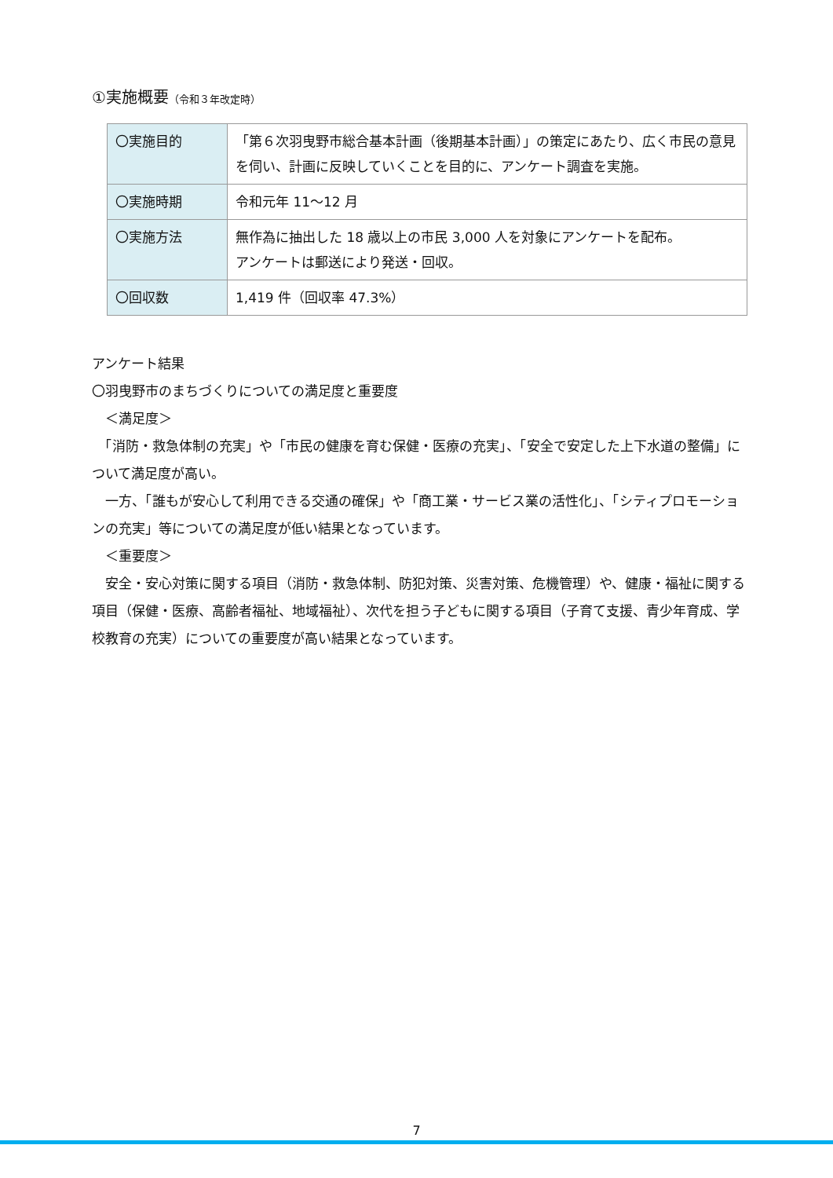①実施概要（令和３年改定時）
| 〇実施目的 | 「第６次羽曳野市総合基本計画（後期基本計画）」の策定にあたり、広く市民の意見を伺い、計画に反映していくことを目的に、アンケート調査を実施。 |
| 〇実施時期 | 令和元年 11～12 月 |
| 〇実施方法 | 無作為に抽出した 18 歳以上の市民 3,000 人を対象にアンケートを配布。 アンケートは郵送により発送・回収。 |
| 〇回収数 | 1,419 件（回収率 47.3%） |
アンケート結果
〇羽曳野市のまちづくりについての満足度と重要度
　＜満足度＞
　「消防・救急体制の充実」や「市民の健康を育む保健・医療の充実」、「安全で安定した上下水道の整備」について満足度が高い。
　一方、「誰もが安心して利用できる交通の確保」や「商工業・サービス業の活性化」、「シティプロモーションの充実」等についての満足度が低い結果となっています。
　＜重要度＞
　安全・安心対策に関する項目（消防・救急体制、防犯対策、災害対策、危機管理）や、健康・福祉に関する項目（保健・医療、高齢者福祉、地域福祉）、次代を担う子どもに関する項目（子育て支援、青少年育成、学校教育の充実）についての重要度が高い結果となっています。
7